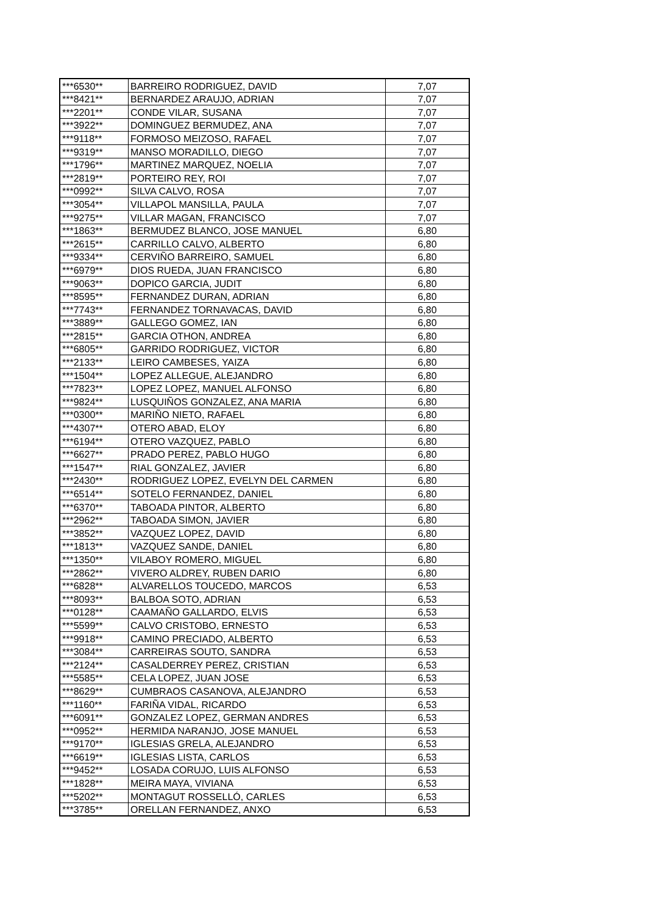| ***6530** | BARREIRO RODRIGUEZ, DAVID | 7,07 |
| ***8421** | BERNARDEZ ARAUJO, ADRIAN | 7,07 |
| ***2201** | CONDE VILAR, SUSANA | 7,07 |
| ***3922** | DOMINGUEZ BERMUDEZ, ANA | 7,07 |
| ***9118** | FORMOSO MEIZOSO, RAFAEL | 7,07 |
| ***9319** | MANSO MORADILLO, DIEGO | 7,07 |
| ***1796** | MARTINEZ MARQUEZ, NOELIA | 7,07 |
| ***2819** | PORTEIRO REY, ROI | 7,07 |
| ***0992** | SILVA CALVO, ROSA | 7,07 |
| ***3054** | VILLAPOL MANSILLA, PAULA | 7,07 |
| ***9275** | VILLAR MAGAN, FRANCISCO | 7,07 |
| ***1863** | BERMUDEZ BLANCO, JOSE MANUEL | 6,80 |
| ***2615** | CARRILLO CALVO, ALBERTO | 6,80 |
| ***9334** | CERVIÑO BARREIRO, SAMUEL | 6,80 |
| ***6979** | DIOS RUEDA, JUAN FRANCISCO | 6,80 |
| ***9063** | DOPICO GARCIA, JUDIT | 6,80 |
| ***8595** | FERNANDEZ DURAN, ADRIAN | 6,80 |
| ***7743** | FERNANDEZ TORNAVACAS, DAVID | 6,80 |
| ***3889** | GALLEGO GOMEZ, IAN | 6,80 |
| ***2815** | GARCIA OTHON, ANDREA | 6,80 |
| ***6805** | GARRIDO RODRIGUEZ, VICTOR | 6,80 |
| ***2133** | LEIRO CAMBESES, YAIZA | 6,80 |
| ***1504** | LOPEZ ALLEGUE, ALEJANDRO | 6,80 |
| ***7823** | LOPEZ LOPEZ, MANUEL ALFONSO | 6,80 |
| ***9824** | LUSQUIÑOS GONZALEZ, ANA MARIA | 6,80 |
| ***0300** | MARIÑO NIETO, RAFAEL | 6,80 |
| ***4307** | OTERO ABAD, ELOY | 6,80 |
| ***6194** | OTERO VAZQUEZ, PABLO | 6,80 |
| ***6627** | PRADO PEREZ, PABLO HUGO | 6,80 |
| ***1547** | RIAL GONZALEZ, JAVIER | 6,80 |
| ***2430** | RODRIGUEZ LOPEZ, EVELYN DEL CARMEN | 6,80 |
| ***6514** | SOTELO FERNANDEZ, DANIEL | 6,80 |
| ***6370** | TABOADA PINTOR, ALBERTO | 6,80 |
| ***2962** | TABOADA SIMON, JAVIER | 6,80 |
| ***3852** | VAZQUEZ LOPEZ, DAVID | 6,80 |
| ***1813** | VAZQUEZ SANDE, DANIEL | 6,80 |
| ***1350** | VILABOY ROMERO, MIGUEL | 6,80 |
| ***2862** | VIVERO ALDREY, RUBEN DARIO | 6,80 |
| ***6828** | ALVARELLOS TOUCEDO, MARCOS | 6,53 |
| ***8093** | BALBOA SOTO, ADRIAN | 6,53 |
| ***0128** | CAAMAÑO GALLARDO, ELVIS | 6,53 |
| ***5599** | CALVO CRISTOBO, ERNESTO | 6,53 |
| ***9918** | CAMINO PRECIADO, ALBERTO | 6,53 |
| ***3084** | CARREIRAS SOUTO, SANDRA | 6,53 |
| ***2124** | CASALDERREY PEREZ, CRISTIAN | 6,53 |
| ***5585** | CELA LOPEZ, JUAN JOSE | 6,53 |
| ***8629** | CUMBRAOS CASANOVA, ALEJANDRO | 6,53 |
| ***1160** | FARIÑA VIDAL, RICARDO | 6,53 |
| ***6091** | GONZALEZ LOPEZ, GERMAN ANDRES | 6,53 |
| ***0952** | HERMIDA NARANJO, JOSE MANUEL | 6,53 |
| ***9170** | IGLESIAS GRELA, ALEJANDRO | 6,53 |
| ***6619** | IGLESIAS LISTA, CARLOS | 6,53 |
| ***9452** | LOSADA CORUJO, LUIS ALFONSO | 6,53 |
| ***1828** | MEIRA MAYA, VIVIANA | 6,53 |
| ***5202** | MONTAGUT ROSSELLÓ, CARLES | 6,53 |
| ***3785** | ORELLAN FERNANDEZ, ANXO | 6,53 |